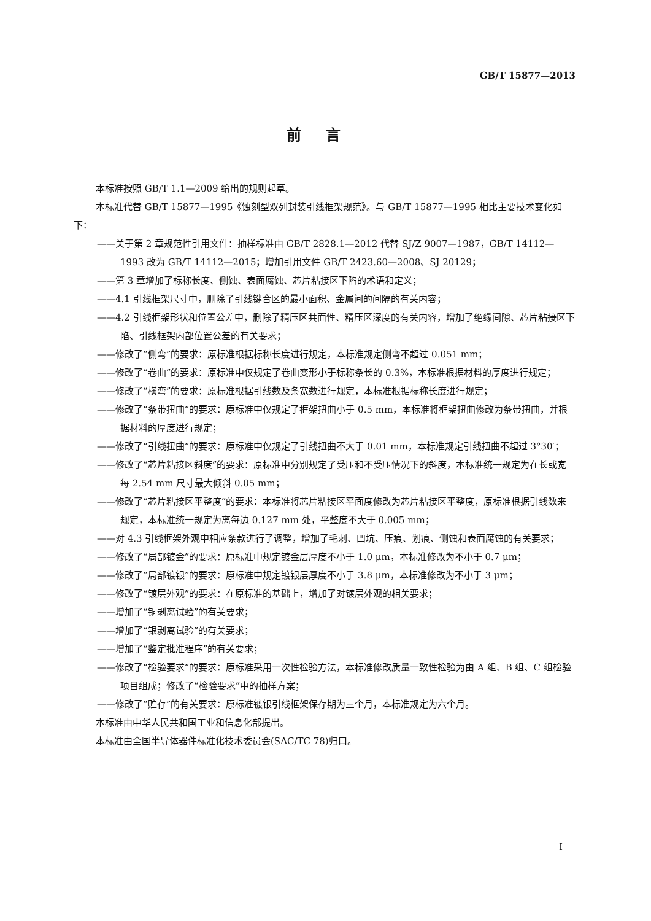GB/T 15877—2013
前言
本标准按照 GB/T 1.1—2009 给出的规则起草。
本标准代替 GB/T 15877—1995《蚀刻型双列封装引线框架规范》。与 GB/T 15877—1995 相比主要技术变化如下：
——关于第 2 章规范性引用文件：抽样标准由 GB/T 2828.1—2012 代替 SJ/Z 9007—1987，GB/T 14112—1993 改为 GB/T 14112—2015；增加引用文件 GB/T 2423.60—2008、SJ 20129；
——第 3 章增加了标称长度、侧蚀、表面腐蚀、芯片粘接区下陷的术语和定义；
——4.1 引线框架尺寸中，删除了引线键合区的最小面积、金属间的间隔的有关内容；
——4.2 引线框架形状和位置公差中，删除了精压区共面性、精压区深度的有关内容，增加了绝缘间隙、芯片粘接区下陷、引线框架内部位置公差的有关要求；
——修改了“侧弯”的要求：原标准根据标称长度进行规定，本标准规定侧弯不超过 0.051 mm；
——修改了“卷曲”的要求：原标准中仅规定了卷曲变形小于标称条长的 0.3%，本标准根据材料的厚度进行规定；
——修改了“横弯”的要求：原标准根据引线数及条宽数进行规定，本标准根据标称长度进行规定；
——修改了“条带扭曲”的要求：原标准中仅规定了框架扭曲小于 0.5 mm，本标准将框架扭曲修改为条带扭曲，并根据材料的厚度进行规定；
——修改了“引线扭曲”的要求：原标准中仅规定了引线扭曲不大于 0.01 mm，本标准规定引线扭曲不超过 3°30′；
——修改了“芯片粘接区斜度”的要求：原标准中分别规定了受压和不受压情况下的斜度，本标准统一规定为在长或宽每 2.54 mm 尺寸最大倾斜 0.05 mm；
——修改了“芯片粘接区平整度”的要求：本标准将芯片粘接区平面度修改为芯片粘接区平整度，原标准根据引线数来规定，本标准统一规定为离每边 0.127 mm 处，平整度不大于 0.005 mm；
——对 4.3 引线框架外观中相应条款进行了调整，增加了毛刺、凹坑、压痕、划痕、侧蚀和表面腐蚀的有关要求；
——修改了“局部镀金”的要求：原标准中规定镀金层厚度不小于 1.0 μm，本标准修改为不小于 0.7 μm；
——修改了“局部镀银”的要求：原标准中规定镀银层厚度不小于 3.8 μm，本标准修改为不小于 3 μm；
——修改了“镀层外观”的要求：在原标准的基础上，增加了对镀层外观的相关要求；
——增加了“铜剥离试验”的有关要求；
——增加了“银剥离试验”的有关要求；
——增加了“鉴定批准程序”的有关要求；
——修改了“检验要求”的要求：原标准采用一次性检验方法，本标准修改质量一致性检验为由 A 组、B 组、C 组检验项目组成；修改了“检验要求”中的抽样方案；
——修改了“贮存”的有关要求：原标准镀银引线框架保存期为三个月，本标准规定为六个月。
本标准由中华人民共和国工业和信息化部提出。
本标准由全国半导体器件标准化技术委员会(SAC/TC 78)归口。
I